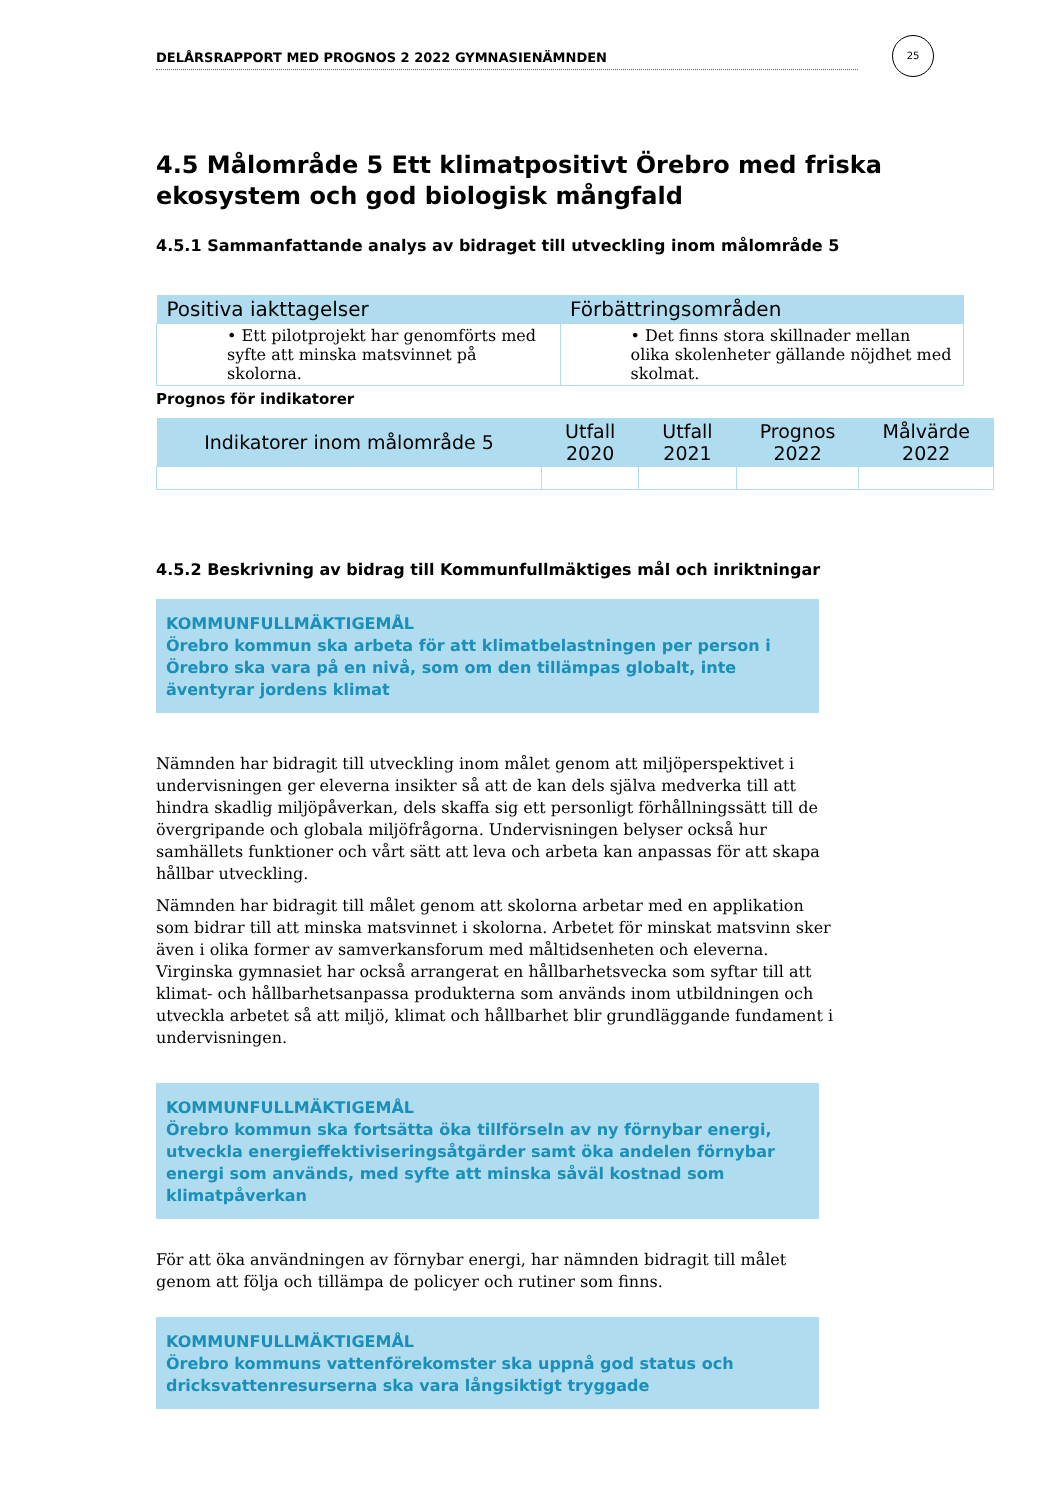DELÅRSRAPPORT MED PROGNOS 2 2022 GYMNASIENÄMNDEN
25
4.5 Målområde 5 Ett klimatpositivt Örebro med friska ekosystem och god biologisk mångfald
4.5.1 Sammanfattande analys av bidraget till utveckling inom målområde 5
| Positiva iakttagelser | Förbättringsområden |
| --- | --- |
| • Ett pilotprojekt har genomförts med syfte att minska matsvinnet på skolorna. | • Det finns stora skillnader mellan olika skolenheter gällande nöjdhet med skolmat. |
Prognos för indikatorer
| Indikatorer inom målområde 5 | Utfall 2020 | Utfall 2021 | Prognos 2022 | Målvärde 2022 |
| --- | --- | --- | --- | --- |
4.5.2 Beskrivning av bidrag till Kommunfullmäktiges mål och inriktningar
KOMMUNFULLMÄKTIGEMÅL
Örebro kommun ska arbeta för att klimatbelastningen per person i Örebro ska vara på en nivå, som om den tillämpas globalt, inte äventyrar jordens klimat
Nämnden har bidragit till utveckling inom målet genom att miljöperspektivet i undervisningen ger eleverna insikter så att de kan dels själva medverka till att hindra skadlig miljöpåverkan, dels skaffa sig ett personligt förhållningssätt till de övergripande och globala miljöfrågorna. Undervisningen belyser också hur samhällets funktioner och vårt sätt att leva och arbeta kan anpassas för att skapa hållbar utveckling.
Nämnden har bidragit till målet genom att skolorna arbetar med en applikation som bidrar till att minska matsvinnet i skolorna. Arbetet för minskat matsvinn sker även i olika former av samverkansforum med måltidsenheten och eleverna. Virginska gymnasiet har också arrangerat en hållbarhetsvecka som syftar till att klimat- och hållbarhetsanpassa produkterna som används inom utbildningen och utveckla arbetet så att miljö, klimat och hållbarhet blir grundläggande fundament i undervisningen.
KOMMUNFULLMÄKTIGEMÅL
Örebro kommun ska fortsätta öka tillförseln av ny förnybar energi, utveckla energieffektiviseringsåtgärder samt öka andelen förnybar energi som används, med syfte att minska såväl kostnad som klimatpåverkan
För att öka användningen av förnybar energi, har nämnden bidragit till målet genom att följa och tillämpa de policyer och rutiner som finns.
KOMMUNFULLMÄKTIGEMÅL
Örebro kommuns vattenförekomster ska uppnå god status och dricksvattenresurserna ska vara långsiktigt tryggade